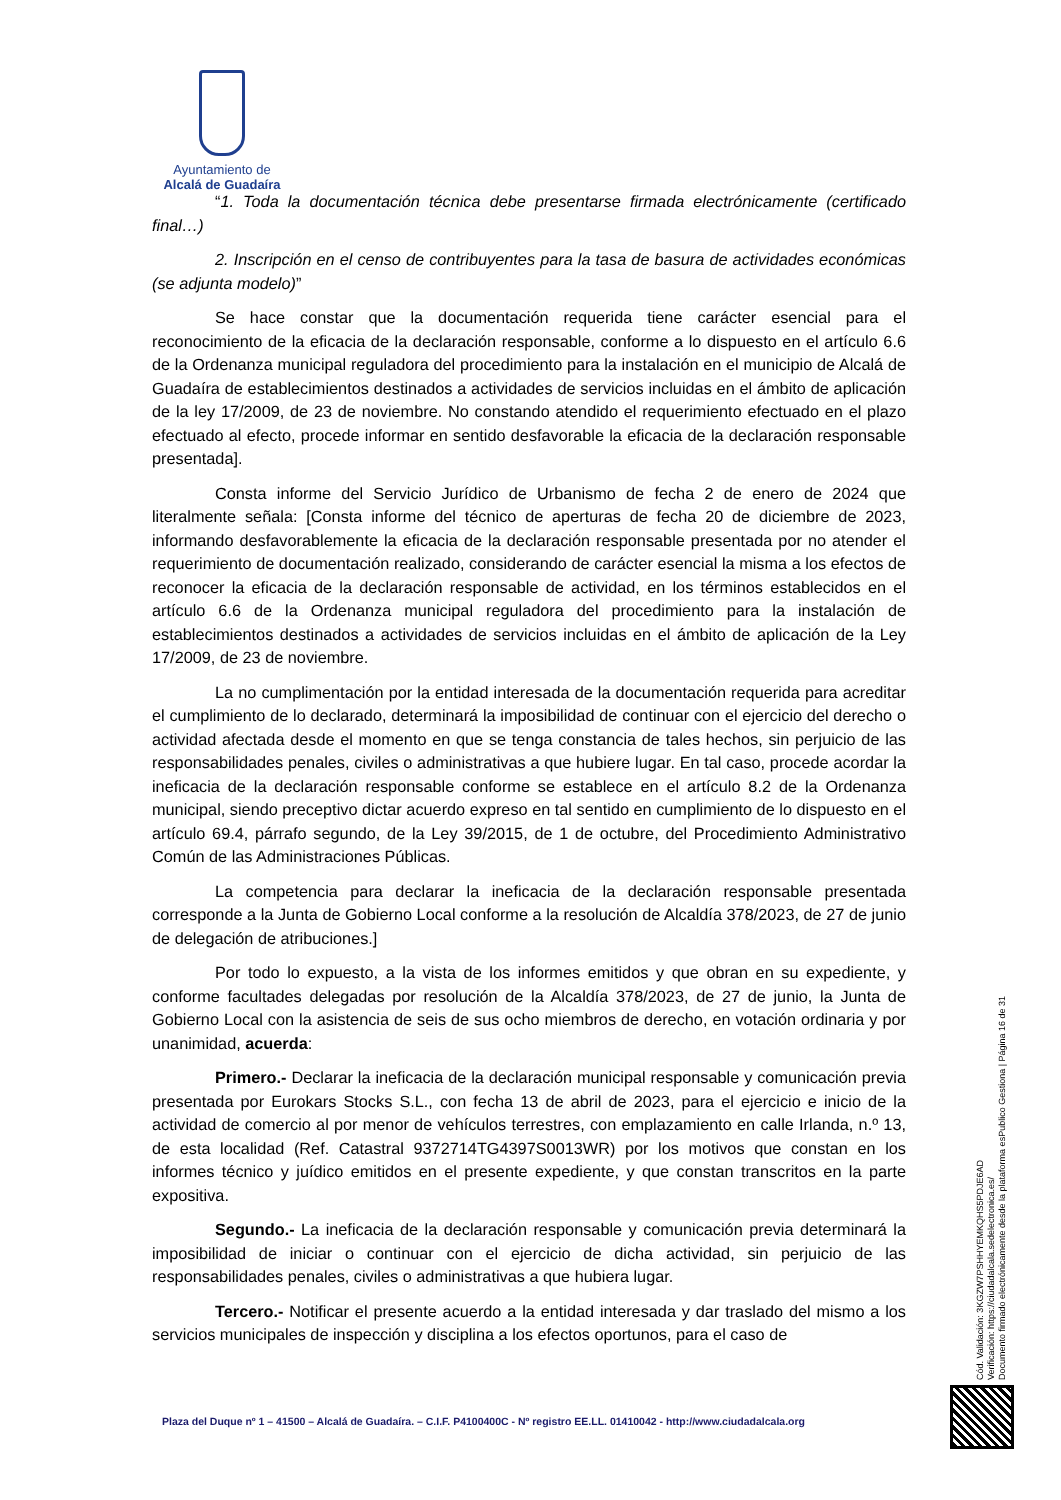Ayuntamiento de
Alcalá de Guadaíra
“1. Toda la documentación técnica debe presentarse firmada electrónicamente (certificado final…)
2. Inscripción en el censo de contribuyentes para la tasa de basura de actividades económicas (se adjunta modelo)”
Se hace constar que la documentación requerida tiene carácter esencial para el reconocimiento de la eficacia de la declaración responsable, conforme a lo dispuesto en el artículo 6.6 de la Ordenanza municipal reguladora del procedimiento para la instalación en el municipio de Alcalá de Guadaíra de establecimientos destinados a actividades de servicios incluidas en el ámbito de aplicación de la ley 17/2009, de 23 de noviembre. No constando atendido el requerimiento efectuado en el plazo efectuado al efecto, procede informar en sentido desfavorable la eficacia de la declaración responsable presentada].
Consta informe del Servicio Jurídico de Urbanismo de fecha 2 de enero de 2024 que literalmente señala: [Consta informe del técnico de aperturas de fecha 20 de diciembre de 2023, informando desfavorablemente la eficacia de la declaración responsable presentada por no atender el requerimiento de documentación realizado, considerando de carácter esencial la misma a los efectos de reconocer la eficacia de la declaración responsable de actividad, en los términos establecidos en el artículo 6.6 de la Ordenanza municipal reguladora del procedimiento para la instalación de establecimientos destinados a actividades de servicios incluidas en el ámbito de aplicación de la Ley 17/2009, de 23 de noviembre.
La no cumplimentación por la entidad interesada de la documentación requerida para acreditar el cumplimiento de lo declarado, determinará la imposibilidad de continuar con el ejercicio del derecho o actividad afectada desde el momento en que se tenga constancia de tales hechos, sin perjuicio de las responsabilidades penales, civiles o administrativas a que hubiere lugar. En tal caso, procede acordar la ineficacia de la declaración responsable conforme se establece en el artículo 8.2 de la Ordenanza municipal, siendo preceptivo dictar acuerdo expreso en tal sentido en cumplimiento de lo dispuesto en el artículo 69.4, párrafo segundo, de la Ley 39/2015, de 1 de octubre, del Procedimiento Administrativo Común de las Administraciones Públicas.
La competencia para declarar la ineficacia de la declaración responsable presentada corresponde a la Junta de Gobierno Local conforme a la resolución de Alcaldía 378/2023, de 27 de junio de delegación de atribuciones.]
Por todo lo expuesto, a la vista de los informes emitidos y que obran en su expediente, y conforme facultades delegadas por resolución de la Alcaldía 378/2023, de 27 de junio, la Junta de Gobierno Local con la asistencia de seis de sus ocho miembros de derecho, en votación ordinaria y por unanimidad, acuerda:
Primero.- Declarar la ineficacia de la declaración municipal responsable y comunicación previa presentada por Eurokars Stocks S.L., con fecha 13 de abril de 2023, para el ejercicio e inicio de la actividad de comercio al por menor de vehículos terrestres, con emplazamiento en calle Irlanda, n.º 13, de esta localidad (Ref. Catastral 9372714TG4397S0013WR) por los motivos que constan en los informes técnico y juídico emitidos en el presente expediente, y que constan transcritos en la parte expositiva.
Segundo.- La ineficacia de la declaración responsable y comunicación previa determinará la imposibilidad de iniciar o continuar con el ejercicio de dicha actividad, sin perjuicio de las responsabilidades penales, civiles o administrativas a que hubiera lugar.
Tercero.- Notificar el presente acuerdo a la entidad interesada y dar traslado del mismo a los servicios municipales de inspección y disciplina a los efectos oportunos, para el caso de
Plaza del Duque nº 1 – 41500 – Alcalá de Guadaíra. – C.I.F. P4100400C - Nº registro EE.LL. 01410042 - http://www.ciudadalcala.org
Cód. Validación: 3KGZW7PSHHYEMKQHS5PDJE6AD
Verificación: https://ciudadalcala.sedelectronica.es/
Documento firmado electrónicamente desde la plataforma esPublico Gestiona | Página 16 de 31